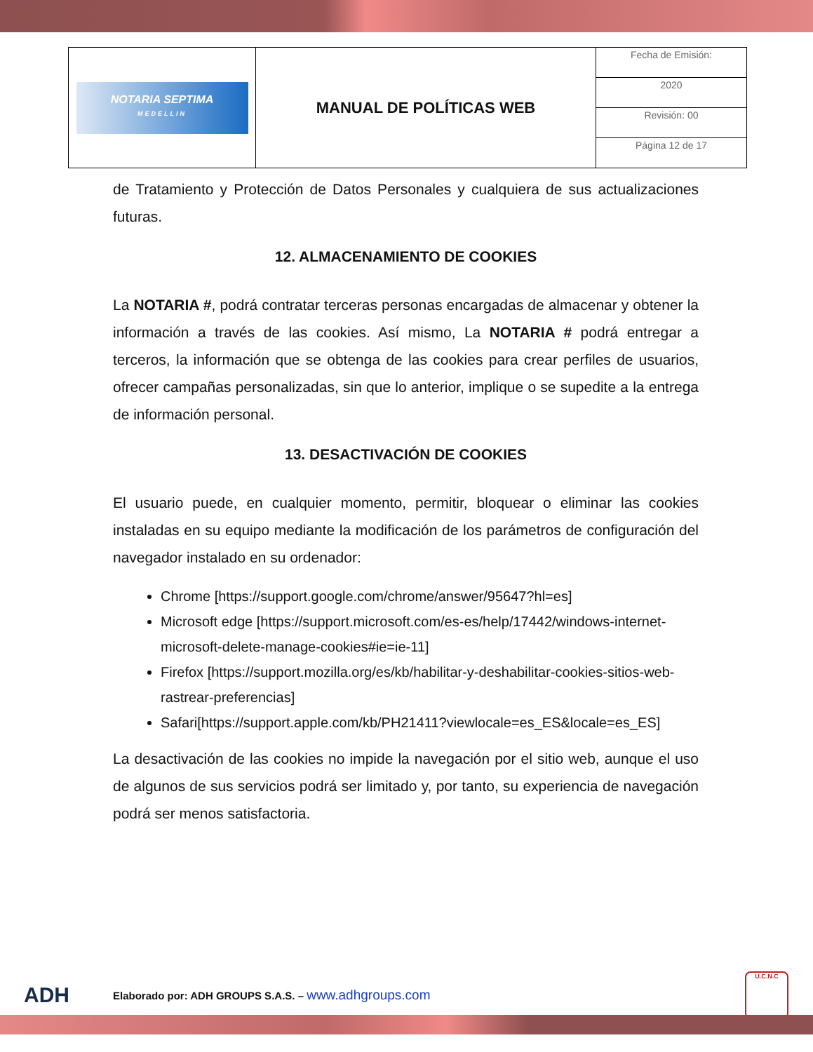| NOTARIA SEPTIMA MEDELLIN | MANUAL DE POLÍTICAS WEB | Fecha de Emisión: |
| | | 2020 |
| | | Revisión: 00 |
| | | Página 12 de 17 |
de Tratamiento y Protección de Datos Personales y cualquiera de sus actualizaciones futuras.
12. ALMACENAMIENTO DE COOKIES
La NOTARIA #, podrá contratar terceras personas encargadas de almacenar y obtener la información a través de las cookies. Así mismo, La NOTARIA # podrá entregar a terceros, la información que se obtenga de las cookies para crear perfiles de usuarios, ofrecer campañas personalizadas, sin que lo anterior, implique o se supedite a la entrega de información personal.
13. DESACTIVACIÓN DE COOKIES
El usuario puede, en cualquier momento, permitir, bloquear o eliminar las cookies instaladas en su equipo mediante la modificación de los parámetros de configuración del navegador instalado en su ordenador:
Chrome [https://support.google.com/chrome/answer/95647?hl=es]
Microsoft edge [https://support.microsoft.com/es-es/help/17442/windows-internet-microsoft-delete-manage-cookies#ie=ie-11]
Firefox [https://support.mozilla.org/es/kb/habilitar-y-deshabilitar-cookies-sitios-web-rastrear-preferencias]
Safari[https://support.apple.com/kb/PH21411?viewlocale=es_ES&locale=es_ES]
La desactivación de las cookies no impide la navegación por el sitio web, aunque el uso de algunos de sus servicios podrá ser limitado y, por tanto, su experiencia de navegación podrá ser menos satisfactoria.
ADH
Elaborado por: ADH GROUPS S.A.S. – www.adhgroups.com
U.C.N.C